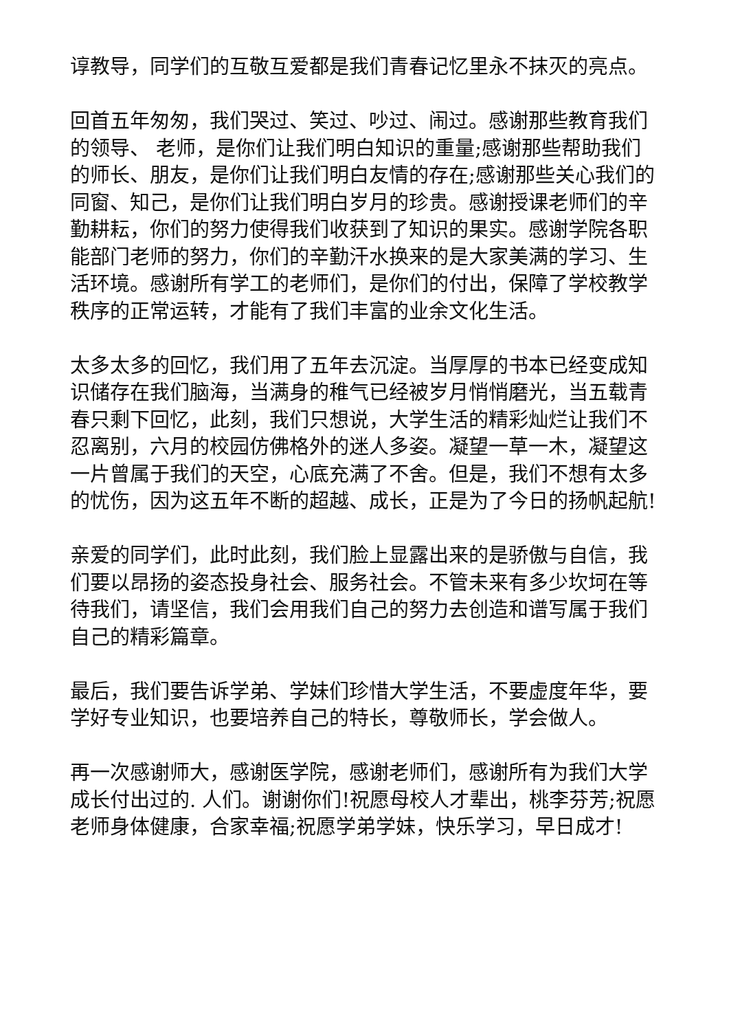谆教导，同学们的互敬互爱都是我们青春记忆里永不抹灭的亮点。
回首五年匆匆，我们哭过、笑过、吵过、闹过。感谢那些教育我们的领导、 老师，是你们让我们明白知识的重量;感谢那些帮助我们的师长、朋友，是你们让我们明白友情的存在;感谢那些关心我们的同窗、知己，是你们让我们明白岁月的珍贵。感谢授课老师们的辛勤耕耘，你们的努力使得我们收获到了知识的果实。感谢学院各职能部门老师的努力，你们的辛勤汗水换来的是大家美满的学习、生活环境。感谢所有学工的老师们，是你们的付出，保障了学校教学秩序的正常运转，才能有了我们丰富的业余文化生活。
太多太多的回忆，我们用了五年去沉淀。当厚厚的书本已经变成知识储存在我们脑海，当满身的稚气已经被岁月悄悄磨光，当五载青春只剩下回忆，此刻，我们只想说，大学生活的精彩灿烂让我们不忍离别，六月的校园仿佛格外的迷人多姿。凝望一草一木，凝望这一片曾属于我们的天空，心底充满了不舍。但是，我们不想有太多的忧伤，因为这五年不断的超越、成长，正是为了今日的扬帆起航!
亲爱的同学们，此时此刻，我们脸上显露出来的是骄傲与自信，我们要以昂扬的姿态投身社会、服务社会。不管未来有多少坎坷在等待我们，请坚信，我们会用我们自己的努力去创造和谱写属于我们自己的精彩篇章。
最后，我们要告诉学弟、学妹们珍惜大学生活，不要虚度年华，要学好专业知识，也要培养自己的特长，尊敬师长，学会做人。
再一次感谢师大，感谢医学院，感谢老师们，感谢所有为我们大学成长付出过的. 人们。谢谢你们!祝愿母校人才辈出，桃李芬芳;祝愿老师身体健康，合家幸福;祝愿学弟学妹，快乐学习，早日成才!